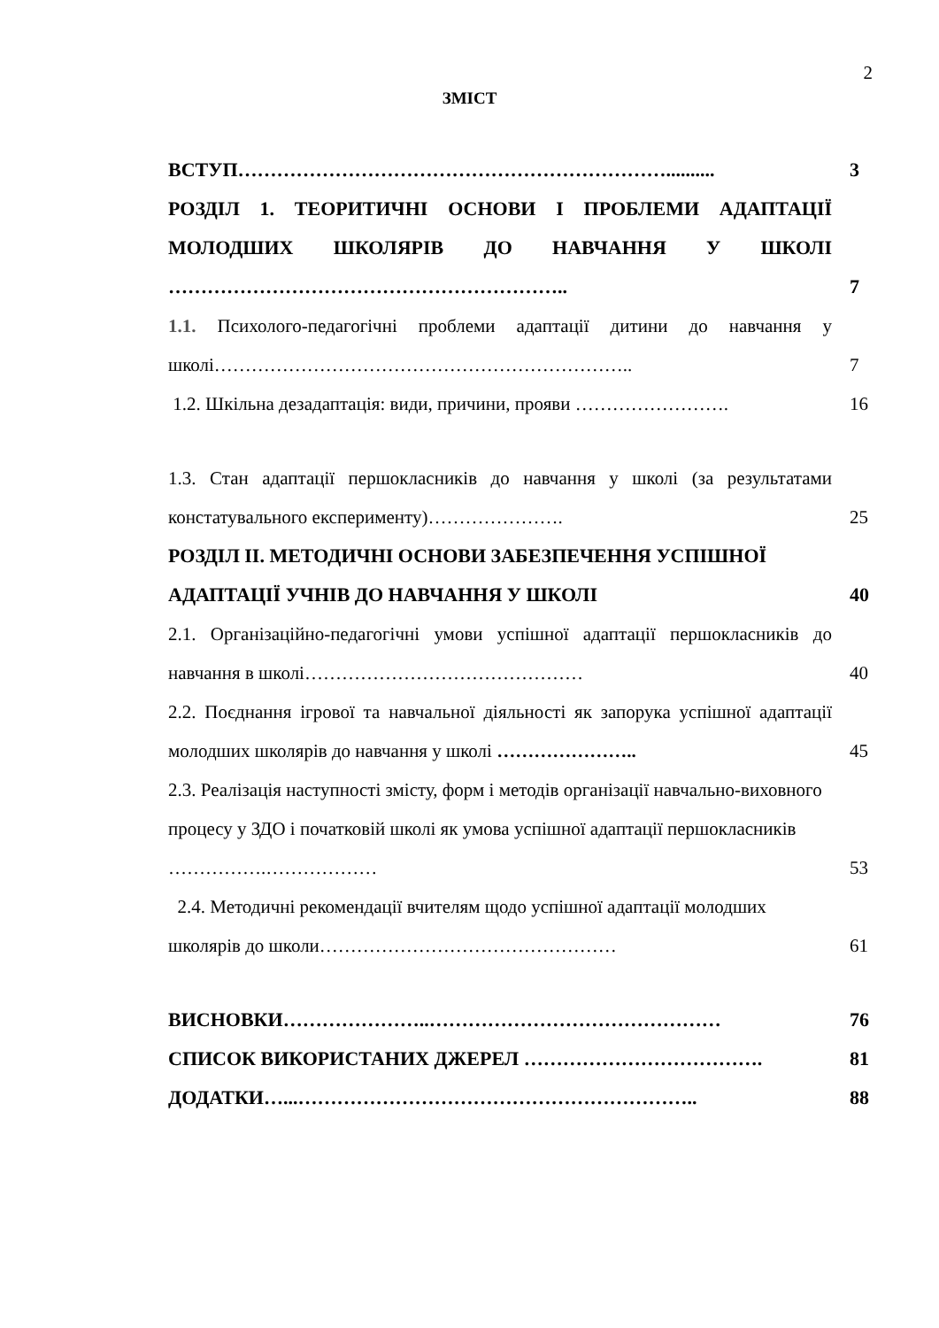2
ЗМІСТ
ВСТУП…………………………………………………………..........
3
РОЗДІЛ 1. ТЕОРИТИЧНІ ОСНОВИ І ПРОБЛЕМИ АДАПТАЦІЇ МОЛОДШИХ ШКОЛЯРІВ ДО НАВЧАННЯ У ШКОЛІ ……………………………………………………..
7
1.1. Психолого-педагогічні проблеми адаптації дитини до навчання у школі…………………………………………………………..
7
1.2. Шкільна дезадаптація: види, причини, прояви …………………….
16
1.3. Стан адаптації першокласників до навчання у школі (за результатами констатувального експерименту)………………….
25
РОЗДІЛ ІІ. МЕТОДИЧНІ ОСНОВИ ЗАБЕЗПЕЧЕННЯ УСПІШНОЇ АДАПТАЦІЇ УЧНІВ ДО НАВЧАННЯ У ШКОЛІ
40
2.1. Організаційно-педагогічні умови успішної адаптації першокласників до навчання в школі………………………………………
40
2.2. Поєднання ігрової та навчальної діяльності як запорука успішної адаптації молодших школярів до навчання у школі …………………..
45
2.3. Реалізація наступності змісту, форм і методів організації навчально-виховного процесу у ЗДО і початковій школі як умова успішної адаптації першокласників …………….………………
53
2.4. Методичні рекомендації вчителям щодо успішної адаптації молодших школярів до школи…………………………………………
61
ВИСНОВКИ…………………..………………………………………
76
СПИСОК ВИКОРИСТАНИХ ДЖЕРЕЛ ……………………………….
81
ДОДАТКИ…...……………………………………………………..
88